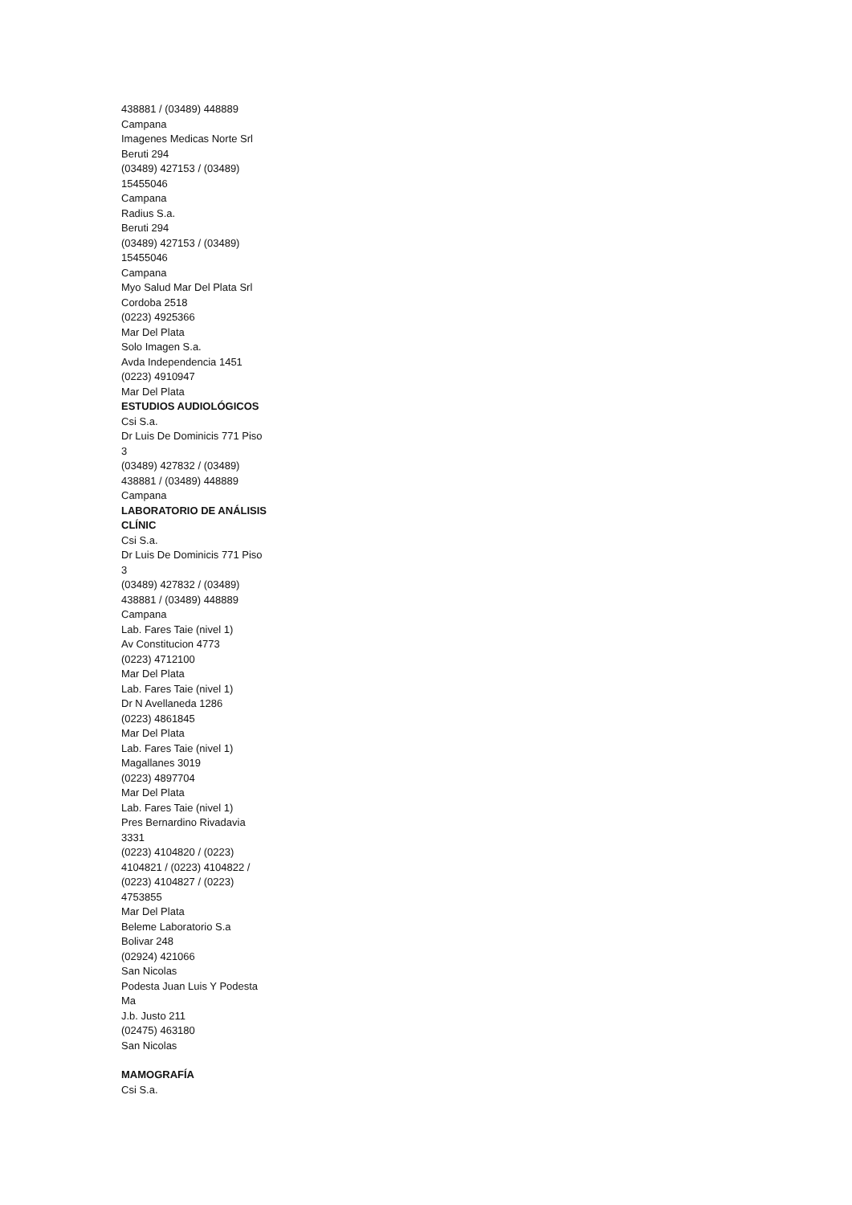438881 / (03489) 448889
Campana
Imagenes Medicas Norte Srl
Beruti 294
(03489) 427153 / (03489)
15455046
Campana
Radius S.a.
Beruti 294
(03489) 427153 / (03489)
15455046
Campana
Myo Salud Mar Del Plata Srl
Cordoba 2518
(0223) 4925366
Mar Del Plata
Solo Imagen S.a.
Avda Independencia 1451
(0223) 4910947
Mar Del Plata
ESTUDIOS AUDIOLÓGICOS
Csi S.a.
Dr Luis De Dominicis 771 Piso
3
(03489) 427832 / (03489)
438881 / (03489) 448889
Campana
LABORATORIO DE ANÁLISIS
CLÍNIC
Csi S.a.
Dr Luis De Dominicis 771 Piso
3
(03489) 427832 / (03489)
438881 / (03489) 448889
Campana
Lab. Fares Taie (nivel 1)
Av Constitucion 4773
(0223) 4712100
Mar Del Plata
Lab. Fares Taie (nivel 1)
Dr N Avellaneda 1286
(0223) 4861845
Mar Del Plata
Lab. Fares Taie (nivel 1)
Magallanes 3019
(0223) 4897704
Mar Del Plata
Lab. Fares Taie (nivel 1)
Pres Bernardino Rivadavia
3331
(0223) 4104820 / (0223)
4104821 / (0223) 4104822 /
(0223) 4104827 / (0223)
4753855
Mar Del Plata
Beleme Laboratorio S.a
Bolivar 248
(02924) 421066
San Nicolas
Podesta Juan Luis Y Podesta
Ma
J.b. Justo 211
(02475) 463180
San Nicolas
MAMOGRAFÍA
Csi S.a.